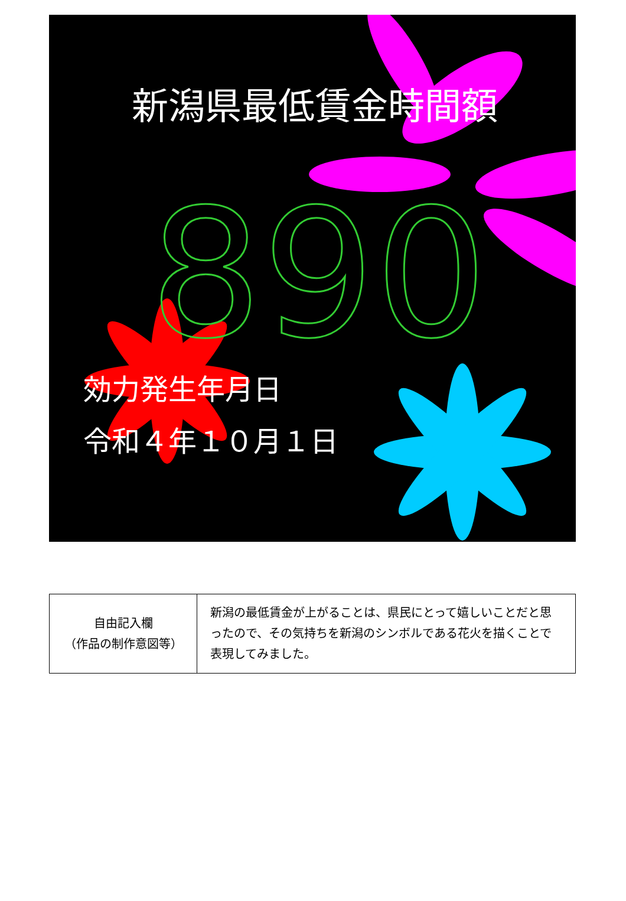新潟県最低賃金時間額
890
効力発生年月日
令和４年１０月１日
| 自由記入欄 （作品の制作意図等） | 新潟の最低賃金が上がることは、県民にとって嬉しいことだと思ったので、その気持ちを新潟のシンボルである花火を描くことで表現してみました。 |